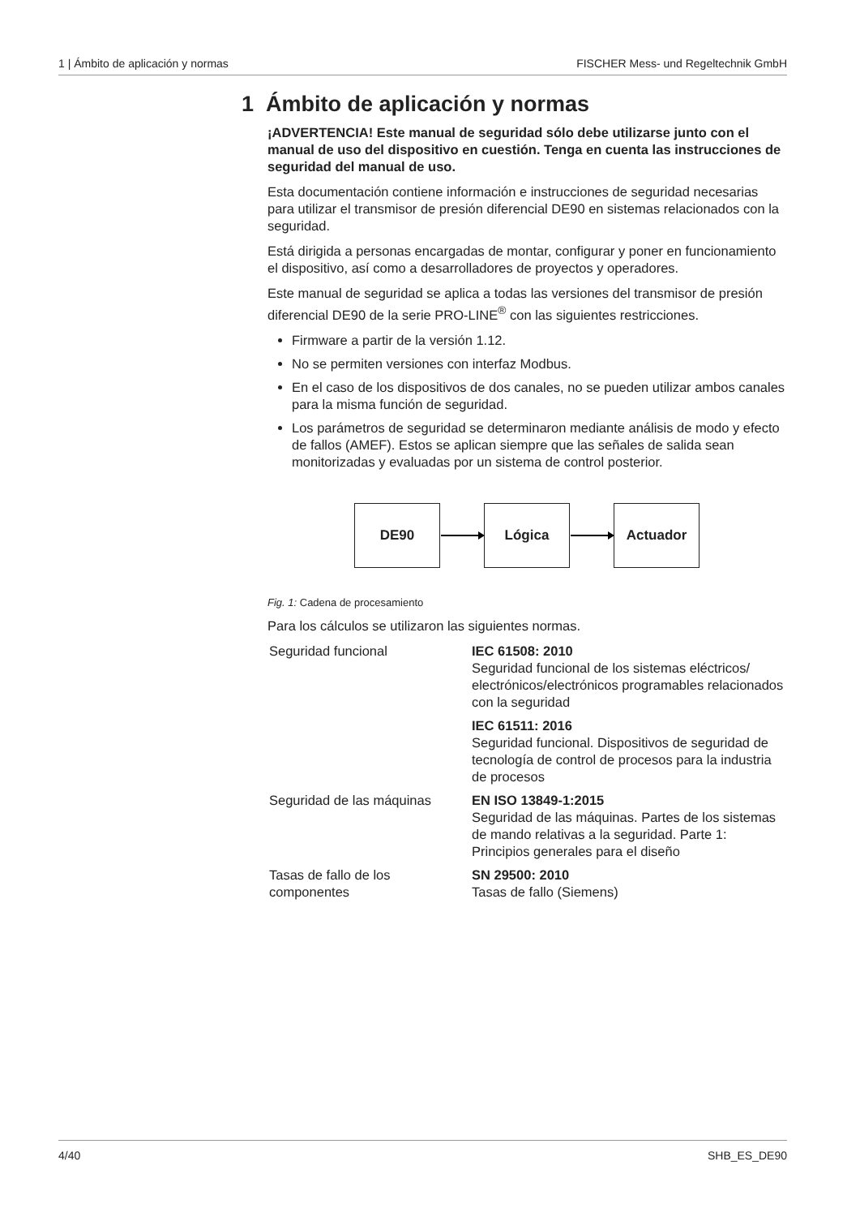1 | Ámbito de aplicación y normas FISCHER Mess- und Regeltechnik GmbH
1 Ámbito de aplicación y normas
¡ADVERTENCIA! Este manual de seguridad sólo debe utilizarse junto con el manual de uso del dispositivo en cuestión. Tenga en cuenta las instrucciones de seguridad del manual de uso.
Esta documentación contiene información e instrucciones de seguridad necesarias para utilizar el transmisor de presión diferencial DE90 en sistemas relacionados con la seguridad.
Está dirigida a personas encargadas de montar, configurar y poner en funcionamiento el dispositivo, así como a desarrolladores de proyectos y operadores.
Este manual de seguridad se aplica a todas las versiones del transmisor de presión diferencial DE90 de la serie PRO-LINE<sup>®</sup> con las siguientes restricciones.
Firmware a partir de la versión 1.12.
No se permiten versiones con interfaz Modbus.
En el caso de los dispositivos de dos canales, no se pueden utilizar ambos canales para la misma función de seguridad.
Los parámetros de seguridad se determinaron mediante análisis de modo y efecto de fallos (AMEF). Estos se aplican siempre que las señales de salida sean monitorizadas y evaluadas por un sistema de control posterior.
DE90 Lógica Actuador
Fig. 1: Cadena de procesamiento
Para los cálculos se utilizaron las siguientes normas.
| Seguridad funcional | IEC 61508: 2010 Seguridad funcional de los sistemas eléctricos/ electrónicos/electrónicos programables relacionados con la seguridad |
| | IEC 61511: 2016 Seguridad funcional. Dispositivos de seguridad de tecnología de control de procesos para la industria de procesos |
| Seguridad de las máquinas | EN ISO 13849-1:2015 Seguridad de las máquinas. Partes de los sistemas de mando relativas a la seguridad. Parte 1: Principios generales para el diseño |
| Tasas de fallo de los componentes | SN 29500: 2010 Tasas de fallo (Siemens) |
4/40 SHB_ES_DE90